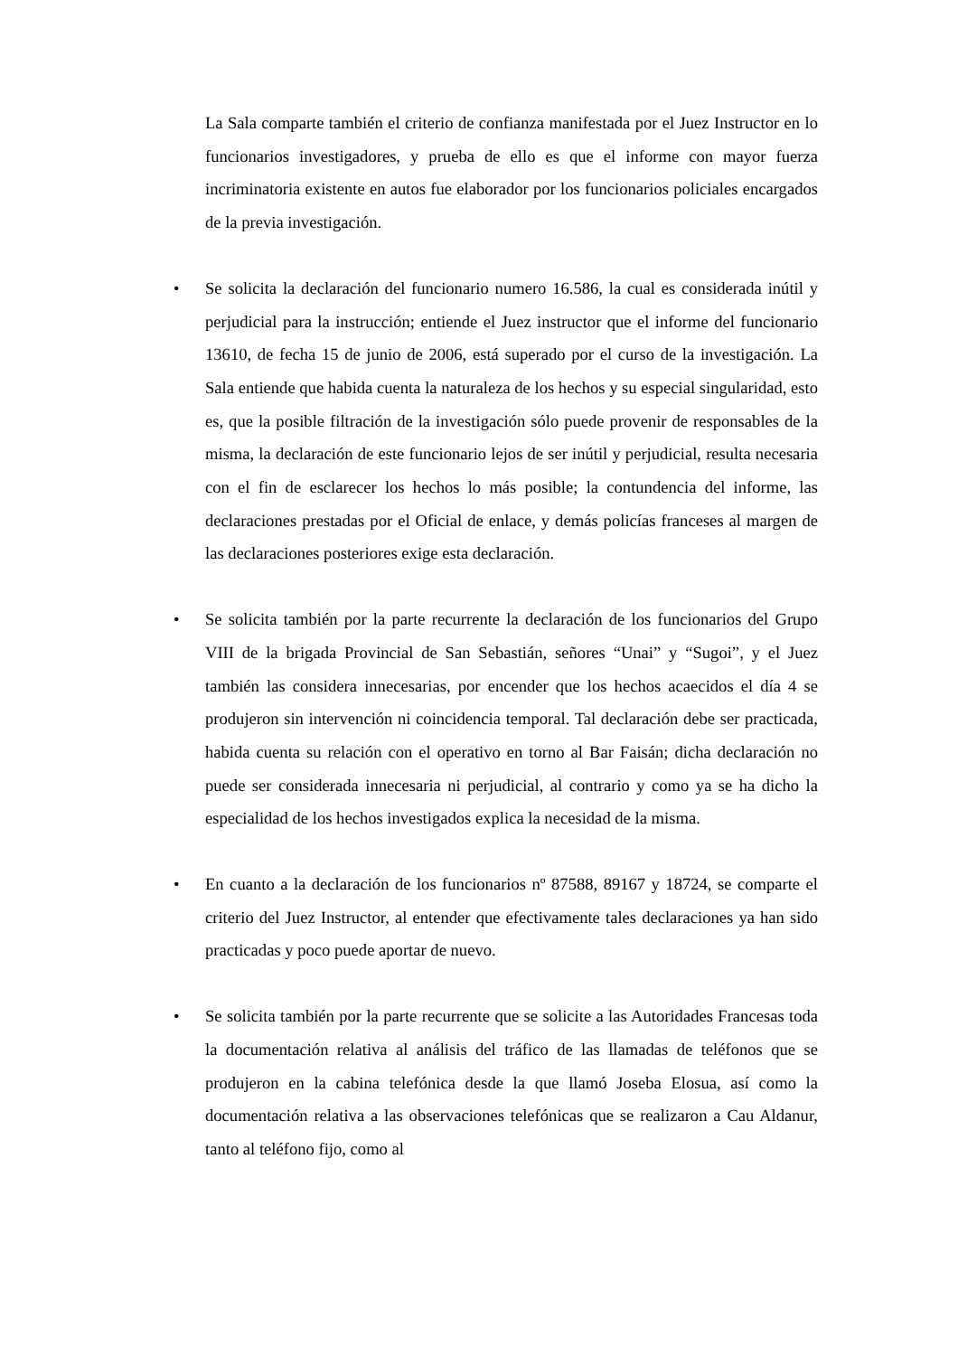La Sala comparte también el criterio de confianza manifestada por el Juez Instructor en lo funcionarios investigadores, y prueba de ello es que el informe con mayor fuerza incriminatoria existente en autos fue elaborador por los funcionarios policiales encargados de la previa investigación.
• Se solicita la declaración del funcionario numero 16.586, la cual es considerada inútil y perjudicial para la instrucción; entiende el Juez instructor que el informe del funcionario 13610, de fecha 15 de junio de 2006, está superado por el curso de la investigación. La Sala entiende que habida cuenta la naturaleza de los hechos y su especial singularidad, esto es, que la posible filtración de la investigación sólo puede provenir de responsables de la misma, la declaración de este funcionario lejos de ser inútil y perjudicial, resulta necesaria con el fin de esclarecer los hechos lo más posible; la contundencia del informe, las declaraciones prestadas por el Oficial de enlace, y demás policías franceses al margen de las declaraciones posteriores exige esta declaración.
• Se solicita también por la parte recurrente la declaración de los funcionarios del Grupo VIII de la brigada Provincial de San Sebastián, señores “Unai” y “Sugoi”, y el Juez también las considera innecesarias, por encender que los hechos acaecidos el día 4 se produjeron sin intervención ni coincidencia temporal. Tal declaración debe ser practicada, habida cuenta su relación con el operativo en torno al Bar Faisán; dicha declaración no puede ser considerada innecesaria ni perjudicial, al contrario y como ya se ha dicho la especialidad de los hechos investigados explica la necesidad de la misma.
• En cuanto a la declaración de los funcionarios nº 87588, 89167 y 18724, se comparte el criterio del Juez Instructor, al entender que efectivamente tales declaraciones ya han sido practicadas y poco puede aportar de nuevo.
• Se solicita también por la parte recurrente que se solicite a las Autoridades Francesas toda la documentación relativa al análisis del tráfico de las llamadas de teléfonos que se produjeron en la cabina telefónica desde la que llamó Joseba Elosua, así como la documentación relativa a las observaciones telefónicas que se realizaron a Cau Aldanur, tanto al teléfono fijo, como al